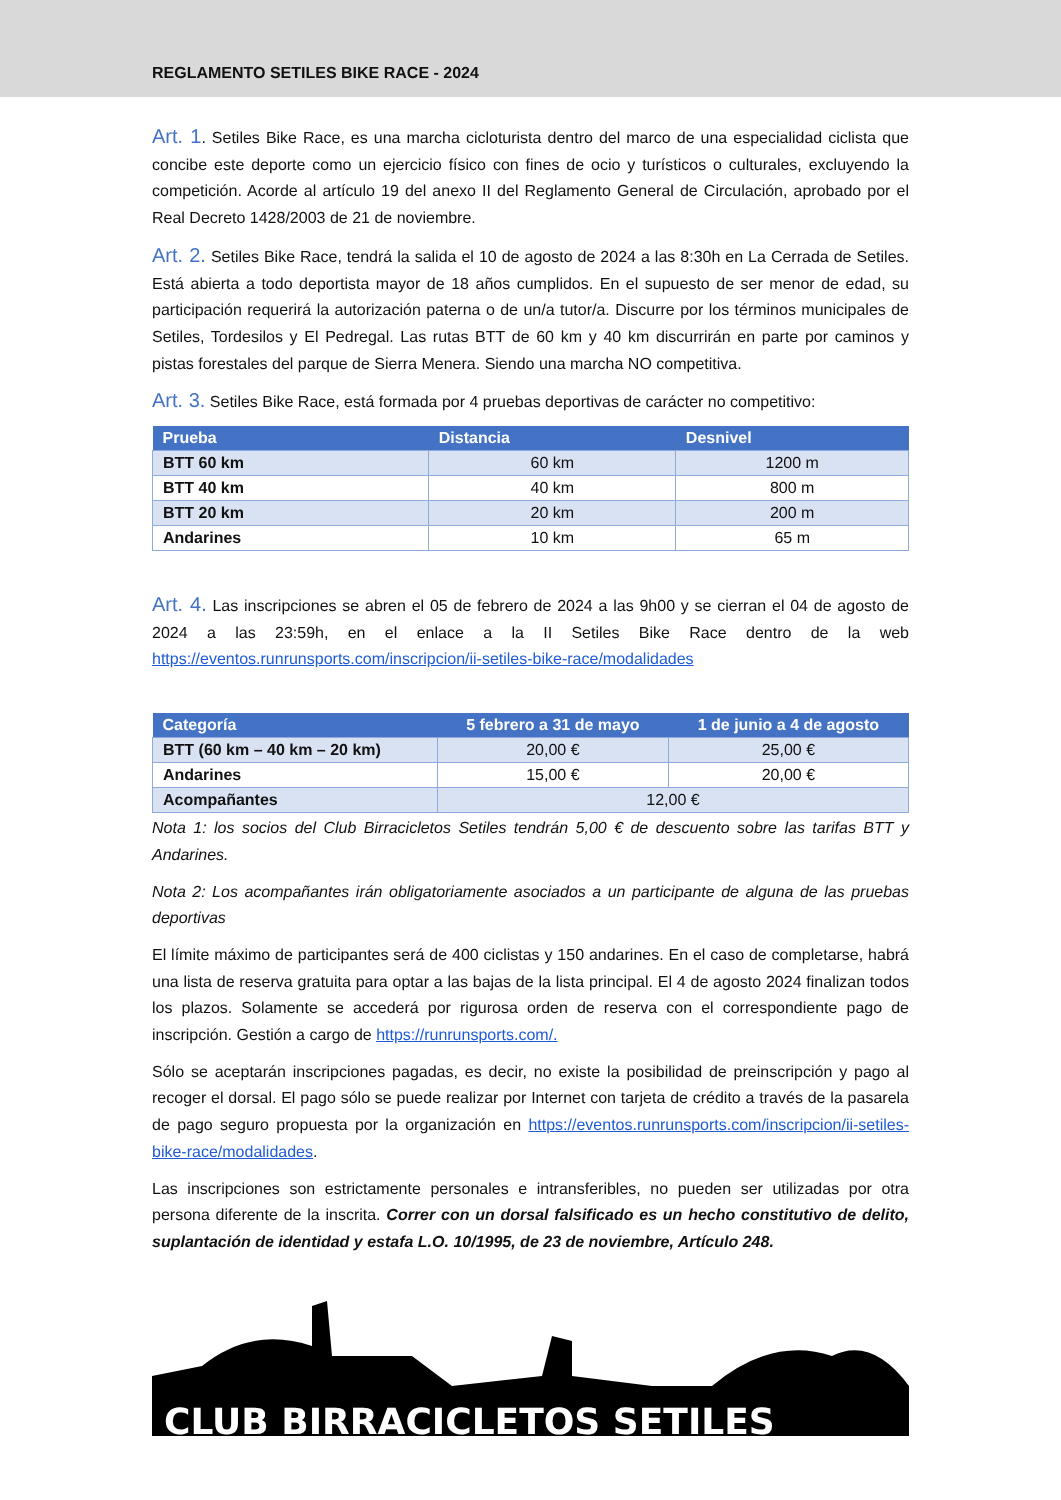REGLAMENTO SETILES BIKE RACE - 2024
Art. 1. Setiles Bike Race, es una marcha cicloturista dentro del marco de una especialidad ciclista que concibe este deporte como un ejercicio físico con fines de ocio y turísticos o culturales, excluyendo la competición. Acorde al artículo 19 del anexo II del Reglamento General de Circulación, aprobado por el Real Decreto 1428/2003 de 21 de noviembre.
Art. 2. Setiles Bike Race, tendrá la salida el 10 de agosto de 2024 a las 8:30h en La Cerrada de Setiles. Está abierta a todo deportista mayor de 18 años cumplidos. En el supuesto de ser menor de edad, su participación requerirá la autorización paterna o de un/a tutor/a. Discurre por los términos municipales de Setiles, Tordesilos y El Pedregal. Las rutas BTT de 60 km y 40 km discurrirán en parte por caminos y pistas forestales del parque de Sierra Menera. Siendo una marcha NO competitiva.
Art. 3. Setiles Bike Race, está formada por 4 pruebas deportivas de carácter no competitivo:
| Prueba | Distancia | Desnivel |
| --- | --- | --- |
| BTT 60 km | 60 km | 1200 m |
| BTT 40 km | 40 km | 800 m |
| BTT 20 km | 20 km | 200 m |
| Andarines | 10 km | 65 m |
Art. 4. Las inscripciones se abren el 05 de febrero de 2024 a las 9h00 y se cierran el 04 de agosto de 2024 a las 23:59h, en el enlace a la II Setiles Bike Race dentro de la web https://eventos.runrunsports.com/inscripcion/ii-setiles-bike-race/modalidades
| Categoría | 5 febrero a 31 de mayo | 1 de junio a 4 de agosto |
| --- | --- | --- |
| BTT (60 km – 40 km – 20 km) | 20,00 € | 25,00 € |
| Andarines | 15,00 € | 20,00 € |
| Acompañantes | 12,00 € | |
Nota 1: los socios del Club Birracicletos Setiles tendrán 5,00 € de descuento sobre las tarifas BTT y Andarines.
Nota 2: Los acompañantes irán obligatoriamente asociados a un participante de alguna de las pruebas deportivas
El límite máximo de participantes será de 400 ciclistas y 150 andarines. En el caso de completarse, habrá una lista de reserva gratuita para optar a las bajas de la lista principal. El 4 de agosto 2024 finalizan todos los plazos. Solamente se accederá por rigurosa orden de reserva con el correspondiente pago de inscripción. Gestión a cargo de https://runrunsports.com/.
Sólo se aceptarán inscripciones pagadas, es decir, no existe la posibilidad de preinscripción y pago al recoger el dorsal. El pago sólo se puede realizar por Internet con tarjeta de crédito a través de la pasarela de pago seguro propuesta por la organización en https://eventos.runrunsports.com/inscripcion/ii-setiles-bike-race/modalidades.
Las inscripciones son estrictamente personales e intransferibles, no pueden ser utilizadas por otra persona diferente de la inscrita. Correr con un dorsal falsificado es un hecho constitutivo de delito, suplantación de identidad y estafa L.O. 10/1995, de 23 de noviembre, Artículo 248.
CLUB BIRRACICLETOS SETILES